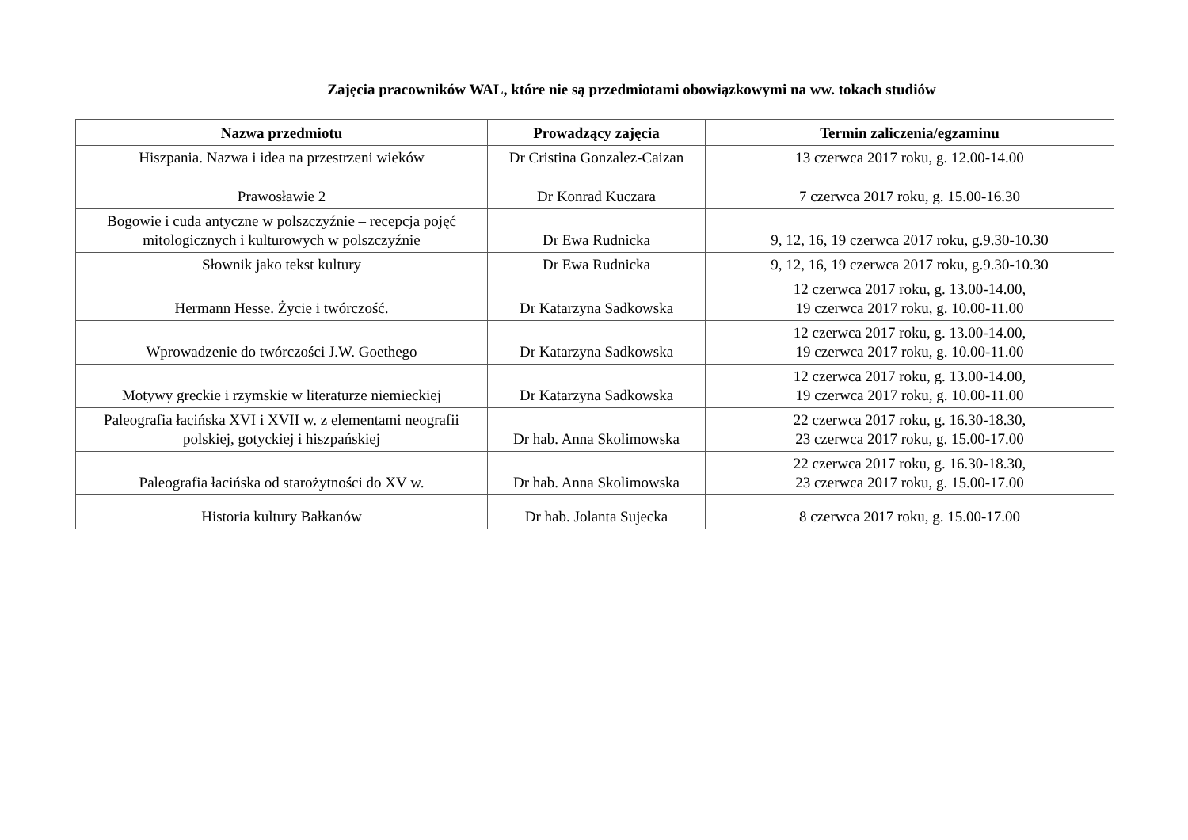Zajęcia pracowników WAL, które nie są przedmiotami obowiązkowymi na ww. tokach studiów
| Nazwa przedmiotu | Prowadzący zajęcia | Termin zaliczenia/egzaminu |
| --- | --- | --- |
| Hiszpania. Nazwa i idea na przestrzeni wieków | Dr Cristina Gonzalez-Caizan | 13 czerwca 2017 roku, g. 12.00-14.00 |
| Prawosławie 2 | Dr Konrad Kuczara | 7 czerwca 2017 roku, g. 15.00-16.30 |
| Bogowie i cuda antyczne w polszczyźnie – recepcja pojęć mitologicznych i kulturowych w polszczyźnie | Dr Ewa Rudnicka | 9, 12, 16, 19 czerwca 2017 roku, g.9.30-10.30 |
| Słownik jako tekst kultury | Dr Ewa Rudnicka | 9, 12, 16, 19 czerwca 2017 roku, g.9.30-10.30 |
| Hermann Hesse. Życie i twórczość. | Dr Katarzyna Sadkowska | 12 czerwca 2017 roku, g. 13.00-14.00, 19 czerwca 2017 roku, g. 10.00-11.00 |
| Wprowadzenie do twórczości J.W. Goethego | Dr Katarzyna Sadkowska | 12 czerwca 2017 roku, g. 13.00-14.00, 19 czerwca 2017 roku, g. 10.00-11.00 |
| Motywy greckie i rzymskie w literaturze niemieckiej | Dr Katarzyna Sadkowska | 12 czerwca 2017 roku, g. 13.00-14.00, 19 czerwca 2017 roku, g. 10.00-11.00 |
| Paleografia łacińska XVI i XVII w. z elementami neografii polskiej, gotyckiej i hiszpańskiej | Dr hab. Anna Skolimowska | 22 czerwca 2017 roku, g. 16.30-18.30, 23 czerwca 2017 roku, g. 15.00-17.00 |
| Paleografia łacińska od starożytności do XV w. | Dr hab. Anna Skolimowska | 22 czerwca 2017 roku, g. 16.30-18.30, 23 czerwca 2017 roku, g. 15.00-17.00 |
| Historia kultury Bałkanów | Dr hab. Jolanta Sujecka | 8 czerwca 2017 roku, g. 15.00-17.00 |